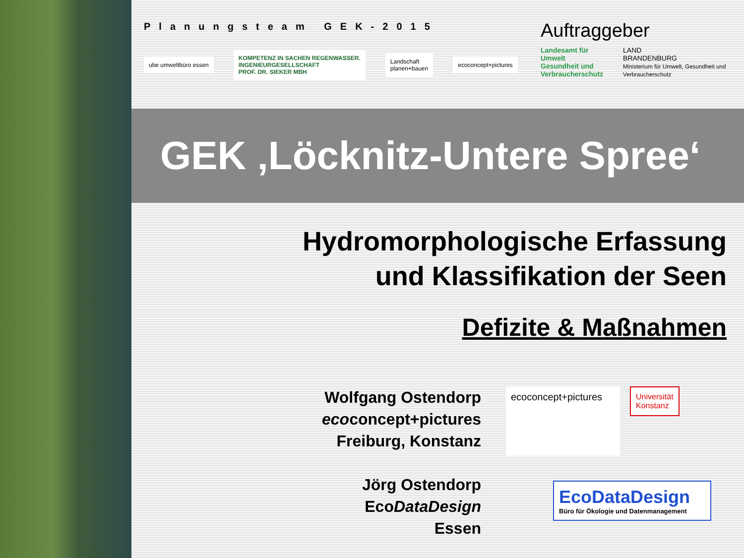Planungsteam GEK-2015
ube umweltbüro essen
KOMPETENZ IN SACHEN REGENWASSER.
INGENIEURGESELLSCHAFT
PROF. DR. SIEKER MBH
Landschaft
planen+bauen
ecoconcept+pictures
Auftraggeber
Landesamt für
Umwelt
Gesundheit und
Verbraucherschutz
LAND
BRANDENBURG
Ministerium für Umwelt, Gesundheit und Verbraucherschutz
GEK ‚Löcknitz-Untere Spree‘
Hydromorphologische Erfassung
und Klassifikation der Seen
Defizite & Maßnahmen
Wolfgang Ostendorp
ecoconcept+pictures
Freiburg, Konstanz
Jörg Ostendorp
EcoDataDesign
Essen
ecoconcept+pictures
Universität
Konstanz
EcoDataDesign
Büro für Ökologie und Datenmanagement